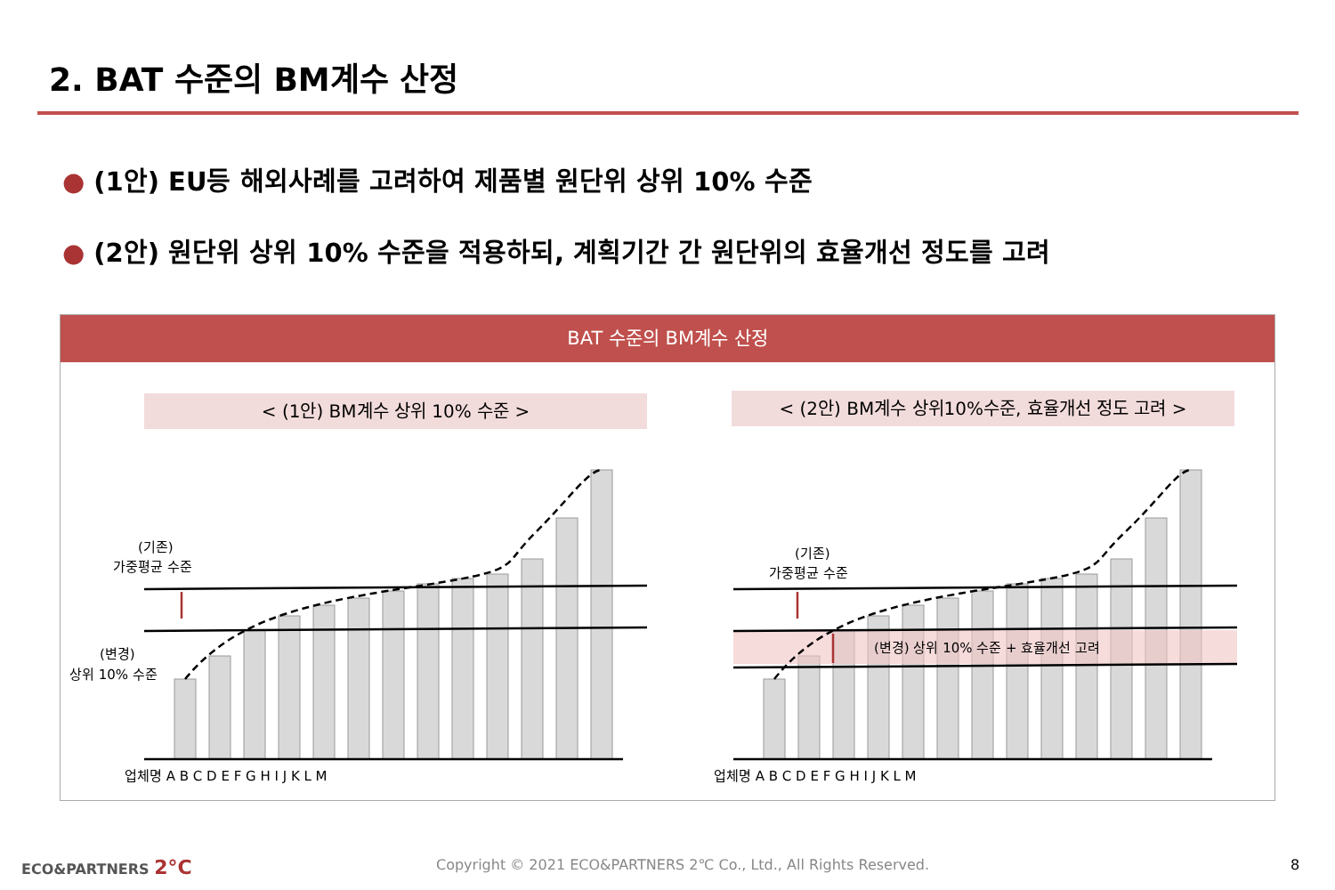2. BAT 수준의 BM계수 산정
● (1안) EU등 해외사례를 고려하여 제품별 원단위 상위 10% 수준
● (2안) 원단위 상위 10% 수준을 적용하되, 계획기간 간 원단위의 효율개선 정도를 고려
BAT 수준의 BM계수 산정
< (1안) BM계수 상위 10% 수준 > < (2안) BM계수 상위10%수준, 효율개선 정도 고려 >
(기존)
가중평균 수준
(변경)
상위 10% 수준
(기존)
가중평균 수준
(변경) 상위 10% 수준 + 효율개선 고려
업체명 A B C D E F G H I J K L M
업체명 A B C D E F G H I J K L M
ECO&PARTNERS 2°C
Copyright © 2021 ECO&PARTNERS 2℃ Co., Ltd., All Rights Reserved.
8